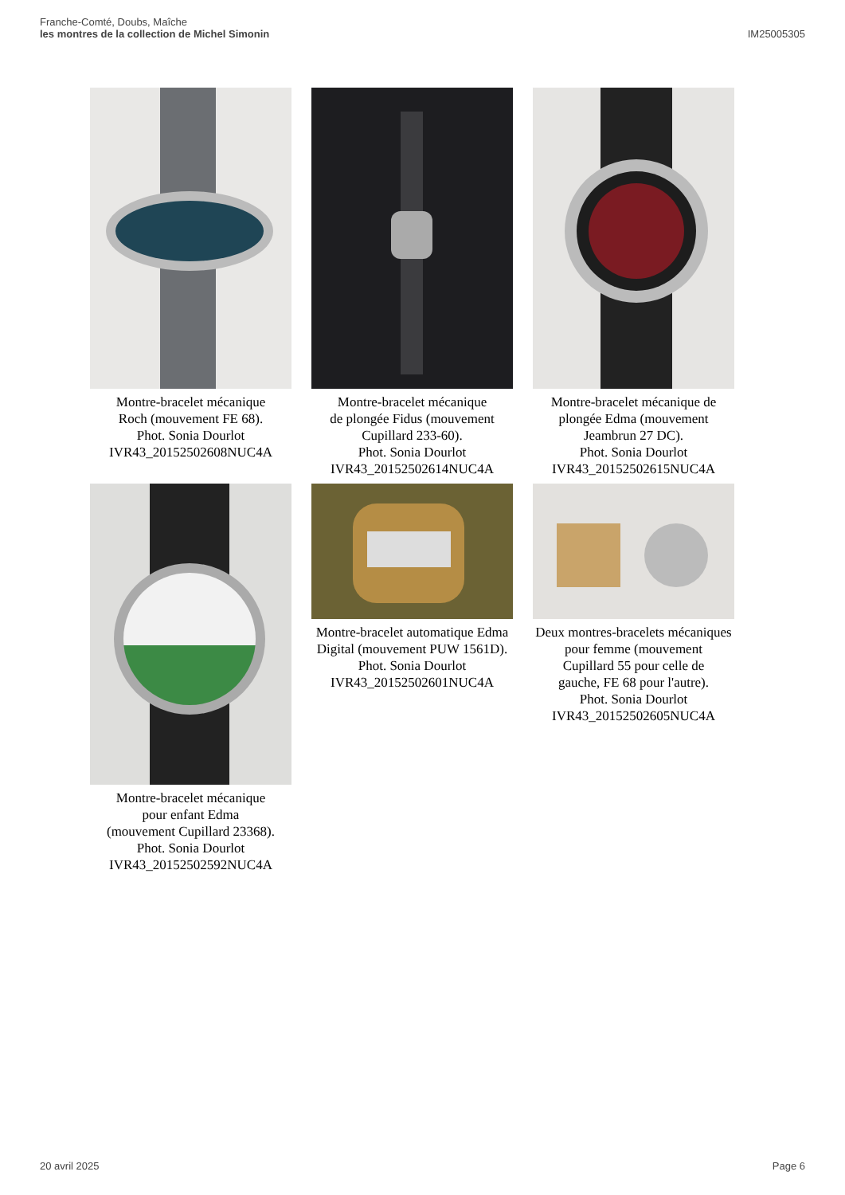Franche-Comté, Doubs, Maîche
les montres de la collection de Michel Simonin
IM25005305
Montre-bracelet mécanique
Roch (mouvement FE 68).
Phot. Sonia Dourlot
IVR43_20152502608NUC4A
Montre-bracelet mécanique
de plongée Fidus (mouvement
Cupillard 233-60).
Phot. Sonia Dourlot
IVR43_20152502614NUC4A
Montre-bracelet mécanique de
plongée Edma (mouvement
Jeambrun 27 DC).
Phot. Sonia Dourlot
IVR43_20152502615NUC4A
Montre-bracelet mécanique
pour enfant Edma
(mouvement Cupillard 23368).
Phot. Sonia Dourlot
IVR43_20152502592NUC4A
Montre-bracelet automatique Edma
Digital (mouvement PUW 1561D).
Phot. Sonia Dourlot
IVR43_20152502601NUC4A
Deux montres-bracelets mécaniques
pour femme (mouvement
Cupillard 55 pour celle de
gauche, FE 68 pour l'autre).
Phot. Sonia Dourlot
IVR43_20152502605NUC4A
20 avril 2025 Page 6